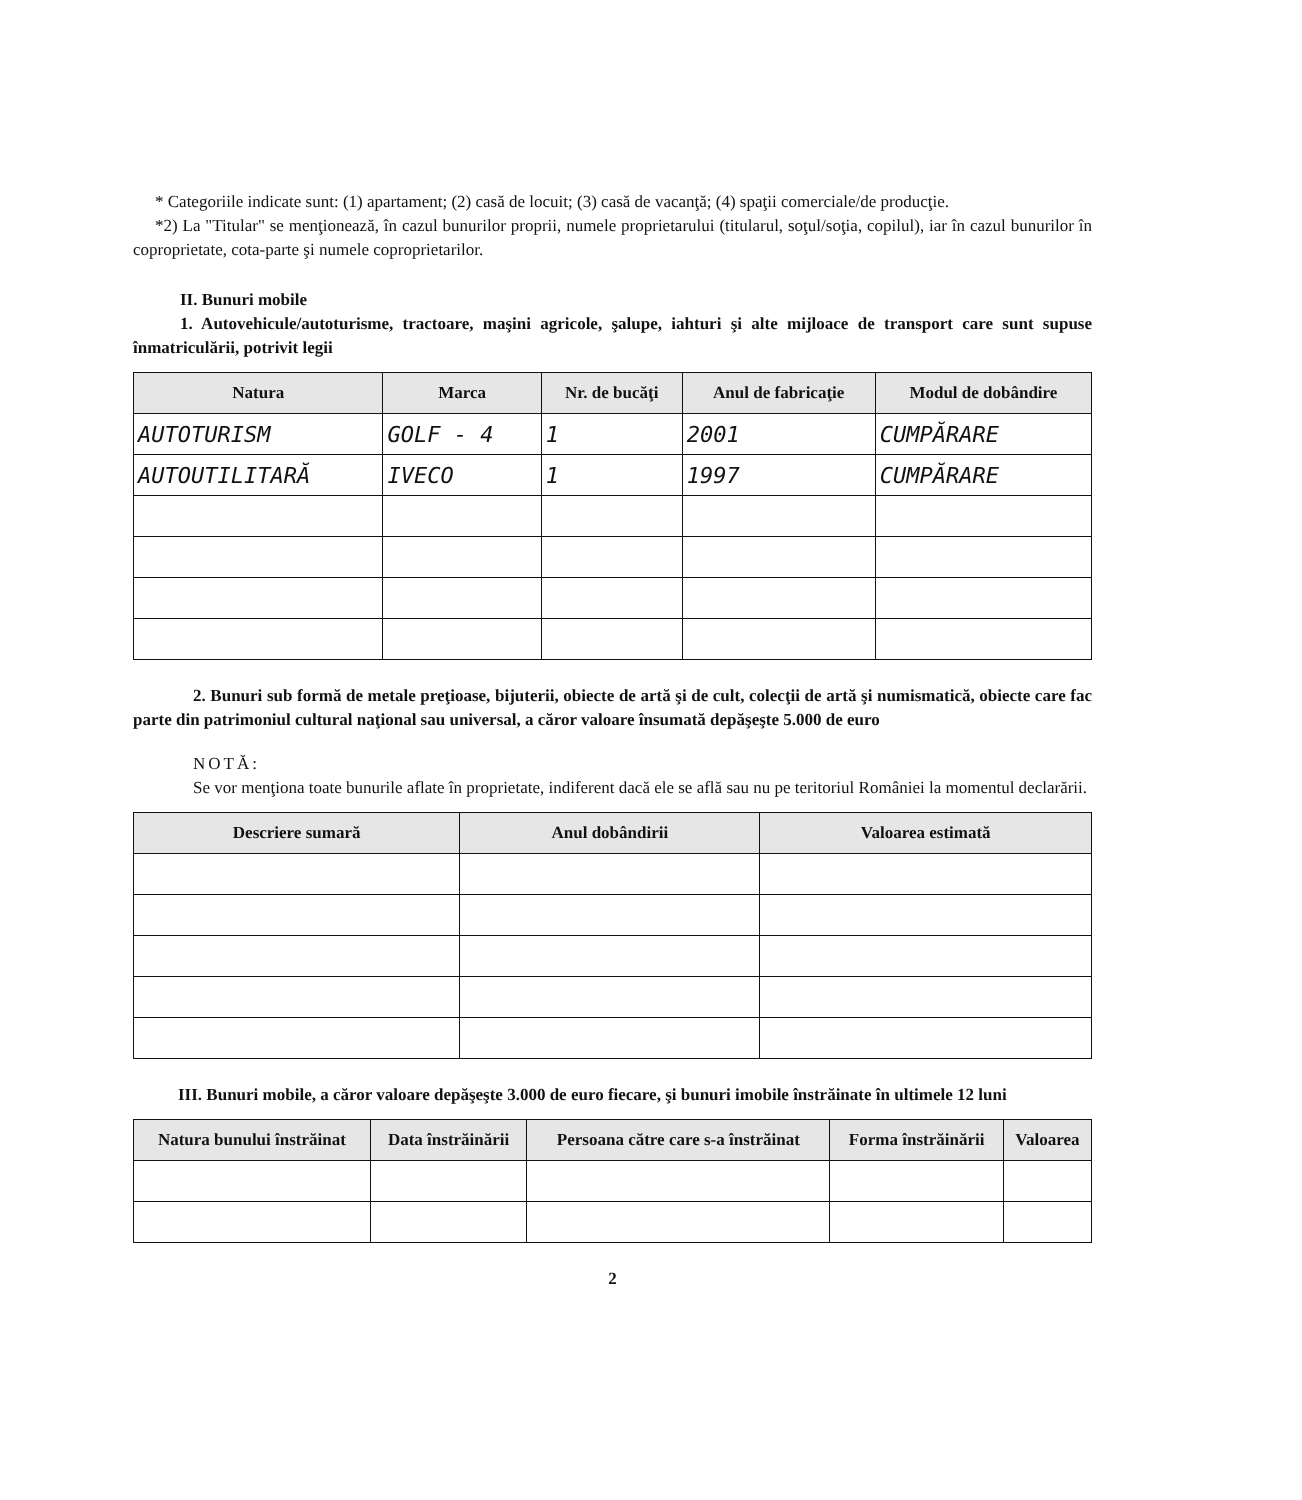* Categoriile indicate sunt: (1) apartament; (2) casă de locuit; (3) casă de vacanţă; (4) spaţii comerciale/de producţie.
*2) La "Titular" se menţionează, în cazul bunurilor proprii, numele proprietarului (titularul, soţul/soţia, copilul), iar în cazul bunurilor în coproprietate, cota-parte şi numele coproprietarilor.
II. Bunuri mobile
1. Autovehicule/autoturisme, tractoare, maşini agricole, şalupe, iahturi şi alte mijloace de transport care sunt supuse înmatriculării, potrivit legii
| Natura | Marca | Nr. de bucăţi | Anul de fabricaţie | Modul de dobândire |
| --- | --- | --- | --- | --- |
| AUTOTURISM | GOLF - 4 | 1 | 2001 | CUMPĂRARE |
| AUTOUTILITARĂ | IVECO | 1 | 1997 | CUMPĂRARE |
2. Bunuri sub formă de metale preţioase, bijuterii, obiecte de artă şi de cult, colecţii de artă şi numismatică, obiecte care fac parte din patrimoniul cultural naţional sau universal, a căror valoare însumată depăşeşte 5.000 de euro
NOTĂ:
Se vor menţiona toate bunurile aflate în proprietate, indiferent dacă ele se află sau nu pe teritoriul României la momentul declarării.
| Descriere sumară | Anul dobândirii | Valoarea estimată |
| --- | --- | --- |
III. Bunuri mobile, a căror valoare depăşeşte 3.000 de euro fiecare, şi bunuri imobile înstrăinate în ultimele 12 luni
| Natura bunului înstrăinat | Data înstrăinării | Persoana către care s-a înstrăinat | Forma înstrăinării | Valoarea |
| --- | --- | --- | --- | --- |
2